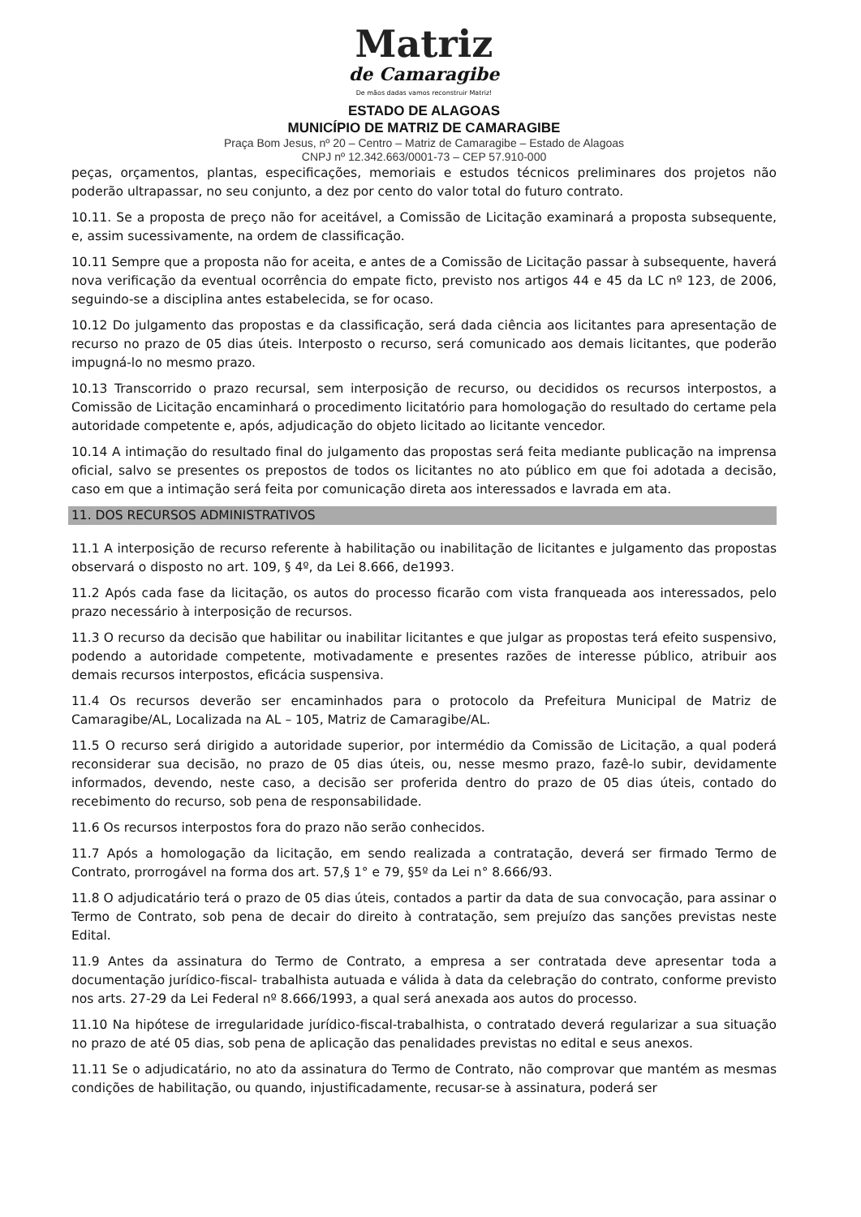Matriz
de Camaragibe
De mãos dadas vamos reconstruir Matriz!
ESTADO DE ALAGOAS
MUNICÍPIO DE MATRIZ DE CAMARAGIBE
Praça Bom Jesus, nº 20 – Centro – Matriz de Camaragibe – Estado de Alagoas
CNPJ nº 12.342.663/0001-73 – CEP 57.910-000
peças, orçamentos, plantas, especificações, memoriais e estudos técnicos preliminares dos projetos não poderão ultrapassar, no seu conjunto, a dez por cento do valor total do futuro contrato.
10.11. Se a proposta de preço não for aceitável, a Comissão de Licitação examinará a proposta subsequente, e, assim sucessivamente, na ordem de classificação.
10.11 Sempre que a proposta não for aceita, e antes de a Comissão de Licitação passar à subsequente, haverá nova verificação da eventual ocorrência do empate ficto, previsto nos artigos 44 e 45 da LC nº 123, de 2006, seguindo-se a disciplina antes estabelecida, se for ocaso.
10.12 Do julgamento das propostas e da classificação, será dada ciência aos licitantes para apresentação de recurso no prazo de 05 dias úteis. Interposto o recurso, será comunicado aos demais licitantes, que poderão impugná-lo no mesmo prazo.
10.13 Transcorrido o prazo recursal, sem interposição de recurso, ou decididos os recursos interpostos, a Comissão de Licitação encaminhará o procedimento licitatório para homologação do resultado do certame pela autoridade competente e, após, adjudicação do objeto licitado ao licitante vencedor.
10.14 A intimação do resultado final do julgamento das propostas será feita mediante publicação na imprensa oficial, salvo se presentes os prepostos de todos os licitantes no ato público em que foi adotada a decisão, caso em que a intimação será feita por comunicação direta aos interessados e lavrada em ata.
11. DOS RECURSOS ADMINISTRATIVOS
11.1 A interposição de recurso referente à habilitação ou inabilitação de licitantes e julgamento das propostas observará o disposto no art. 109, § 4º, da Lei 8.666, de1993.
11.2 Após cada fase da licitação, os autos do processo ficarão com vista franqueada aos interessados, pelo prazo necessário à interposição de recursos.
11.3 O recurso da decisão que habilitar ou inabilitar licitantes e que julgar as propostas terá efeito suspensivo, podendo a autoridade competente, motivadamente e presentes razões de interesse público, atribuir aos demais recursos interpostos, eficácia suspensiva.
11.4 Os recursos deverão ser encaminhados para o protocolo da Prefeitura Municipal de Matriz de Camaragibe/AL, Localizada na AL – 105, Matriz de Camaragibe/AL.
11.5 O recurso será dirigido a autoridade superior, por intermédio da Comissão de Licitação, a qual poderá reconsiderar sua decisão, no prazo de 05 dias úteis, ou, nesse mesmo prazo, fazê-lo subir, devidamente informados, devendo, neste caso, a decisão ser proferida dentro do prazo de 05 dias úteis, contado do recebimento do recurso, sob pena de responsabilidade.
11.6 Os recursos interpostos fora do prazo não serão conhecidos.
11.7 Após a homologação da licitação, em sendo realizada a contratação, deverá ser firmado Termo de Contrato, prorrogável na forma dos art. 57,§ 1° e 79, §5º da Lei n° 8.666/93.
11.8 O adjudicatário terá o prazo de 05 dias úteis, contados a partir da data de sua convocação, para assinar o Termo de Contrato, sob pena de decair do direito à contratação, sem prejuízo das sanções previstas neste Edital.
11.9 Antes da assinatura do Termo de Contrato, a empresa a ser contratada deve apresentar toda a documentação jurídico-fiscal- trabalhista autuada e válida à data da celebração do contrato, conforme previsto nos arts. 27-29 da Lei Federal nº 8.666/1993, a qual será anexada aos autos do processo.
11.10 Na hipótese de irregularidade jurídico-fiscal-trabalhista, o contratado deverá regularizar a sua situação no prazo de até 05 dias, sob pena de aplicação das penalidades previstas no edital e seus anexos.
11.11 Se o adjudicatário, no ato da assinatura do Termo de Contrato, não comprovar que mantém as mesmas condições de habilitação, ou quando, injustificadamente, recusar-se à assinatura, poderá ser